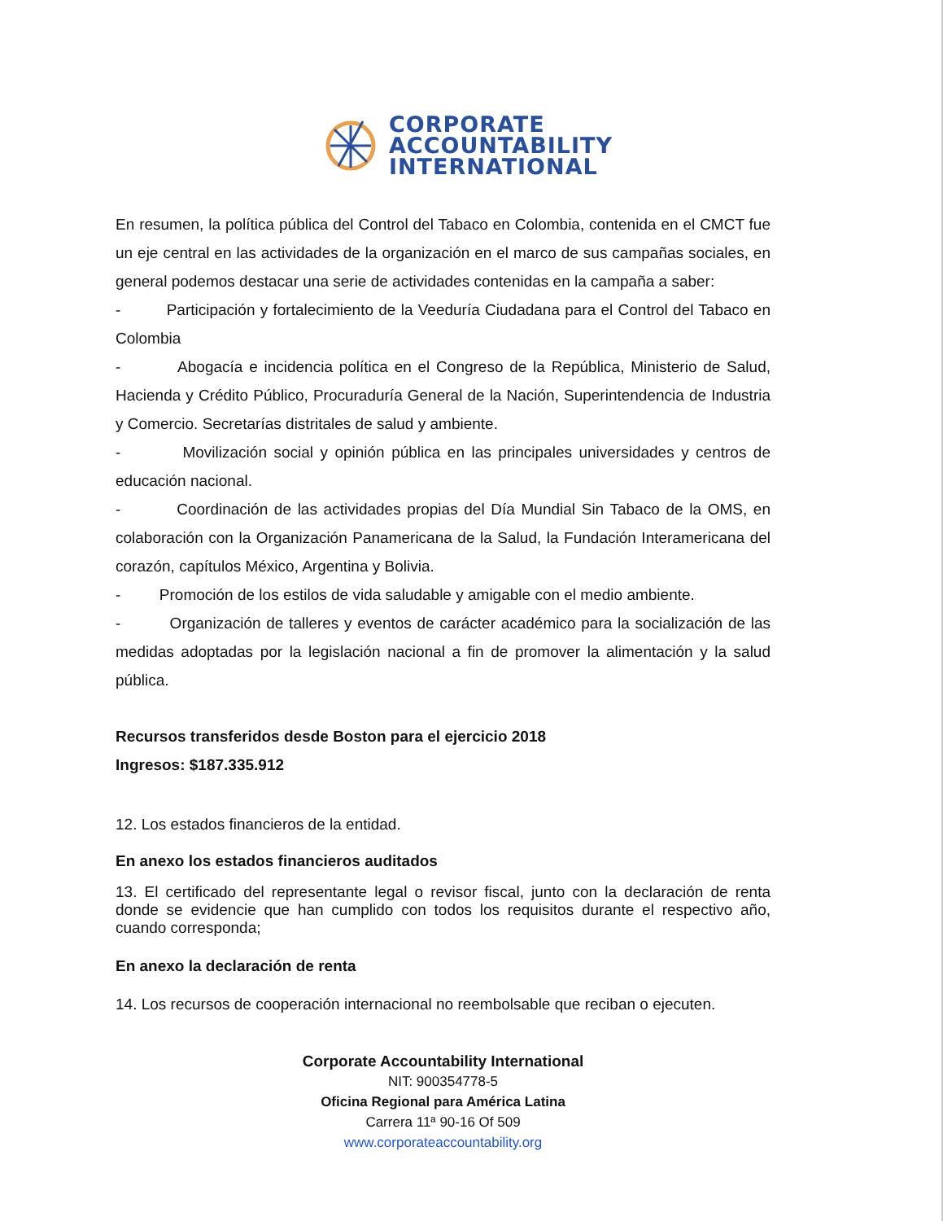CORPORATE
ACCOUNTABILITY
INTERNATIONAL
En resumen, la política pública del Control del Tabaco en Colombia, contenida en el CMCT fue un eje central en las actividades de la organización en el marco de sus campañas sociales, en general podemos destacar una serie de actividades contenidas en la campaña a saber:
- Participación y fortalecimiento de la Veeduría Ciudadana para el Control del Tabaco en Colombia
- Abogacía e incidencia política en el Congreso de la República, Ministerio de Salud, Hacienda y Crédito Público, Procuraduría General de la Nación, Superintendencia de Industria y Comercio. Secretarías distritales de salud y ambiente.
- Movilización social y opinión pública en las principales universidades y centros de educación nacional.
- Coordinación de las actividades propias del Día Mundial Sin Tabaco de la OMS, en colaboración con la Organización Panamericana de la Salud, la Fundación Interamericana del corazón, capítulos México, Argentina y Bolivia.
- Promoción de los estilos de vida saludable y amigable con el medio ambiente.
- Organización de talleres y eventos de carácter académico para la socialización de las medidas adoptadas por la legislación nacional a fin de promover la alimentación y la salud pública.
Recursos transferidos desde Boston para el ejercicio 2018
Ingresos: $187.335.912
12. Los estados financieros de la entidad.
En anexo los estados financieros auditados
13. El certificado del representante legal o revisor fiscal, junto con la declaración de renta donde se evidencie que han cumplido con todos los requisitos durante el respectivo año, cuando corresponda;
En anexo la declaración de renta
14. Los recursos de cooperación internacional no reembolsable que reciban o ejecuten.
Corporate Accountability International
NIT: 900354778-5
Oficina Regional para América Latina
Carrera 11ª 90-16 Of 509
www.corporateaccountability.org